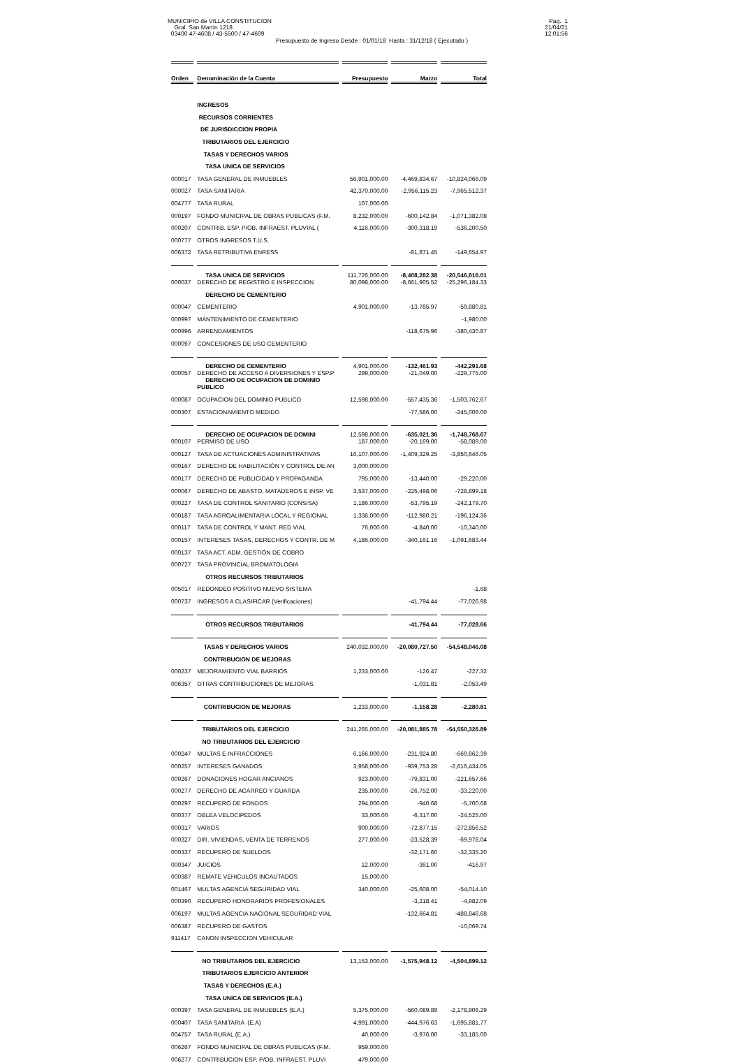MUNICIPIO de VILLA CONSTITUCION
Gral. San Martín 1218
03400 47-4608 / 43-5500 / 47-4609
Presupuesto de Ingreso Desde : 01/01/18 Hasta : 31/12/18 ( Ejecutado )
Pag. 1
21/04/21
12:01:56
| Orden | Denominación de la Cuenta | Presupuesto | Marzo | Total |
| --- | --- | --- | --- | --- |
| | INGRESOS | | | |
| | RECURSOS CORRIENTES | | | |
| | DE JURISDICCION PROPIA | | | |
| | TRIBUTARIOS DEL EJERCICIO | | | |
| | TASAS Y DERECHOS VARIOS | | | |
| | TASA UNICA DE SERVICIOS | | | |
| 000017 | TASA GENERAL DE INMUEBLES | 56,901,000.00 | -4,469,834.67 | -10,824,066.09 |
| 000027 | TASA SANITARIA | 42,370,000.00 | -2,956,115.23 | -7,965,512.37 |
| 004777 | TASA RURAL | 107,000.00 | | |
| 000197 | FONDO MUNICIPAL DE OBRAS PUBLICAS (F.M. | 8,232,000.00 | -600,142.84 | -1,071,382.08 |
| 000207 | CONTRIB. ESP. P/OB. INFRAEST. PLUVIAL ( | 4,116,000.00 | -300,318.19 | -536,200.50 |
| 000777 | OTROS INGRESOS T.U.S. | | | |
| 006372 | TASA RETRIBUTIVA ENRESS | | -81,871.45 | -149,654.97 |
| | TASA UNICA DE SERVICIOS | 111,726,000.00 | -8,408,282.38 | -20,546,816.01 |
| 000037 | DERECHO DE REGISTRO E INSPECCION | 80,098,000.00 | -8,661,905.52 | -25,296,184.33 |
| | DERECHO DE CEMENTERIO | | | |
| 000047 | CEMENTERIO | 4,901,000.00 | -13,785.97 | -59,880.81 |
| 000997 | MANTENIMIENTO DE CEMENTERIO | | | -1,980.00 |
| 000996 | ARRENDAMIENTOS | | -118,675.96 | -380,430.87 |
| 000097 | CONCESIONES DE USO CEMENTERIO | | | |
| | DERECHO DE CEMENTERIO | 4,901,000.00 | -132,461.93 | -442,291.68 |
| 000057 | DERECHO DE ACCESO A DIVERSIONES Y ESP.P | 299,000.00 | -21,049.00 | -229,775.00 |
| | DERECHO DE OCUPACION DE DOMINIO PUBLICO | | | |
| 000087 | OCUPACION DEL DOMINIO PUBLICO | 12,598,000.00 | -557,435.36 | -1,503,762.67 |
| 000307 | ESTACIONAMIENTO MEDIDO | | -77,586.00 | -245,006.00 |
| | DERECHO DE OCUPACION DE DOMINI | 12,598,000.00 | -635,021.36 | -1,748,768.67 |
| 000107 | PERMISO DE USO | 187,000.00 | -20,169.00 | -58,089.00 |
| 000127 | TASA DE ACTUACIONES ADMINISTRATIVAS | 16,107,000.00 | -1,409,329.25 | -3,850,646.05 |
| 000167 | DERECHO DE HABILITACIÓN Y CONTROL DE AN | 3,000,000.00 | | |
| 000177 | DERECHO DE PUBLICIDAD Y PROPAGANDA | 795,000.00 | -13,440.00 | -29,220.00 |
| 000067 | DERECHO DE ABASTO, MATADEROS E INSP. VE | 3,537,000.00 | -225,498.06 | -728,899.18 |
| 000227 | TASA DE CONTROL SANITARIO (CONSISA) | 1,186,000.00 | -53,795.19 | -242,179.70 |
| 000187 | TASA AGROALIMENTARIA LOCAL Y REGIONAL | 1,336,000.00 | -112,980.21 | -196,124.36 |
| 000117 | TASA DE CONTROL Y MANT. RED VIAL | 76,000.00 | -4,840.00 | -10,340.00 |
| 000157 | INTERESES TASAS, DERECHOS Y CONTR. DE M | 4,186,000.00 | -340,161.16 | -1,091,683.44 |
| 000137 | TASA ACT. ADM. GESTIÓN DE COBRO | | | |
| 000727 | TASA PROVINCIAL BROMATOLOGIA | | | |
| | OTROS RECURSOS TRIBUTARIOS | | | |
| 005017 | REDONDEO POSITIVO NUEVO SISTEMA | | | -1.68 |
| 000737 | INGRESOS A CLASIFICAR (Verificaciones) | | -41,794.44 | -77,026.98 |
| | OTROS RECURSOS TRIBUTARIOS | | -41,794.44 | -77,028.66 |
| | TASAS Y DERECHOS VARIOS | 240,032,000.00 | -20,080,727.50 | -54,548,046.08 |
| | CONTRIBUCION DE MEJORAS | | | |
| 000237 | MEJORAMIENTO VIAL BARRIOS | 1,233,000.00 | -126.47 | -227.32 |
| 006357 | OTRAS CONTRIBUCIONES DE MEJORAS | | -1,031.81 | -2,053.49 |
| | CONTRIBUCION DE MEJORAS | 1,233,000.00 | -1,158.28 | -2,280.81 |
| | TRIBUTARIOS DEL EJERCICIO | 241,265,000.00 | -20,081,885.78 | -54,550,326.89 |
| | NO TRIBUTARIOS DEL EJERCICIO | | | |
| 000247 | MULTAS E INFRACCIONES | 6,166,000.00 | -231,924.80 | -669,862.39 |
| 000257 | INTERESES GANADOS | 3,958,000.00 | -939,753.28 | -2,616,434.05 |
| 000267 | DONACIONES HOGAR ANCIANOS | 923,000.00 | -79,831.00 | -221,657.66 |
| 000277 | DERECHO DE ACARREO Y GUARDA | 235,000.00 | -26,752.00 | -33,220.00 |
| 000297 | RECUPERO DE FONDOS | 294,000.00 | -940.68 | -5,700.68 |
| 000377 | OBLEA VELOCIPEDOS | 33,000.00 | -6,317.00 | -24,525.00 |
| 000317 | VARIOS | 900,000.00 | -72,877.15 | -272,856.52 |
| 000327 | DIR. VIVIENDAS, VENTA DE TERRENOS | 277,000.00 | -23,528.39 | -69,978.04 |
| 000337 | RECUPERO DE SUELDOS | | -32,171.60 | -32,335.20 |
| 000347 | JUICIOS | 12,000.00 | -361.00 | -416.97 |
| 000387 | REMATE VEHICULOS INCAUTADOS | 15,000.00 | | |
| 001467 | MULTAS AGENCIA SEGURIDAD VIAL | 340,000.00 | -25,608.00 | -54,014.10 |
| 000390 | RECUPERO HONORARIOS PROFESIONALES | | -3,218.41 | -4,982.09 |
| 006197 | MULTAS AGENCIA NACIONAL SEGURIDAD VIAL | | -132,664.81 | -488,846.68 |
| 006387 | RECUPERO DE GASTOS | | | -10,069.74 |
| 911417 | CANON INSPECCION VEHICULAR | | | |
| | NO TRIBUTARIOS DEL EJERCICIO | 13,153,000.00 | -1,575,948.12 | -4,504,899.12 |
| | TRIBUTARIOS EJERCICIO ANTERIOR | | | |
| | TASAS Y DERECHOS (E.A.) | | | |
| | TASA UNICA DE SERVICIOS (E.A.) | | | |
| 000397 | TASA GENERAL DE INMUEBLES (E.A.) | 5,375,000.00 | -560,089.89 | -2,178,906.29 |
| 000407 | TASA SANITARIA (E.A) | 4,991,000.00 | -444,976.63 | -1,695,881.77 |
| 004757 | TASA RURAL (E.A.) | 40,000.00 | -3,976.00 | -33,185.00 |
| 006267 | FONDO MUNICIPAL DE OBRAS PUBLICAS (F.M. | 959,000.00 | | |
| 006277 | CONTRIBUCION ESP. P/OB. INFRAEST. PLUVI | 479,000.00 | | |